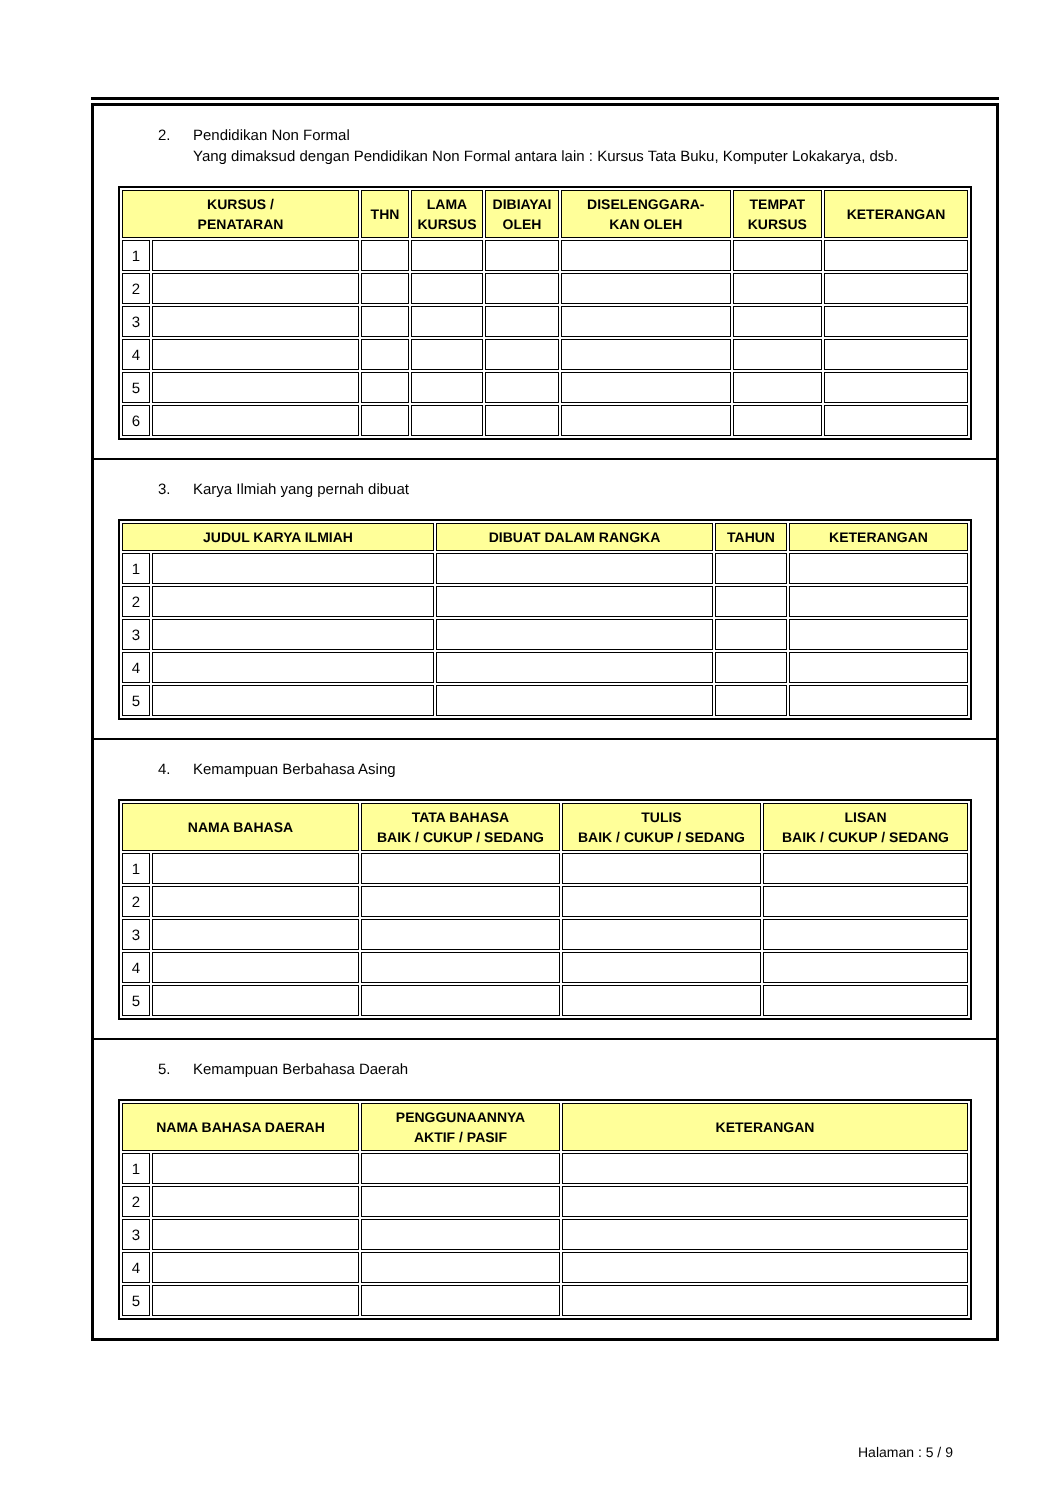2. Pendidikan Non Formal
Yang dimaksud dengan Pendidikan Non Formal antara lain : Kursus Tata Buku, Komputer Lokakarya, dsb.
| KURSUS / PENATARAN | | THN | LAMA KURSUS | DIBIAYAI OLEH | DISELENGGARA- KAN OLEH | TEMPAT KURSUS | KETERANGAN |
| --- | --- | --- | --- | --- | --- | --- | --- |
| 1 | | | | | | | |
| 2 | | | | | | | |
| 3 | | | | | | | |
| 4 | | | | | | | |
| 5 | | | | | | | |
| 6 | | | | | | | |
3. Karya Ilmiah yang pernah dibuat
| JUDUL KARYA ILMIAH | | DIBUAT DALAM RANGKA | TAHUN | KETERANGAN |
| --- | --- | --- | --- | --- |
| 1 | | | | |
| 2 | | | | |
| 3 | | | | |
| 4 | | | | |
| 5 | | | | |
4. Kemampuan Berbahasa Asing
| NAMA BAHASA | | TATA BAHASA BAIK / CUKUP / SEDANG | TULIS BAIK / CUKUP / SEDANG | LISAN BAIK / CUKUP / SEDANG |
| --- | --- | --- | --- | --- |
| 1 | | | | |
| 2 | | | | |
| 3 | | | | |
| 4 | | | | |
| 5 | | | | |
5. Kemampuan Berbahasa Daerah
| NAMA BAHASA DAERAH | | PENGGUNAANNYA AKTIF / PASIF | KETERANGAN |
| --- | --- | --- | --- |
| 1 | | | |
| 2 | | | |
| 3 | | | |
| 4 | | | |
| 5 | | | |
Halaman : 5 / 9